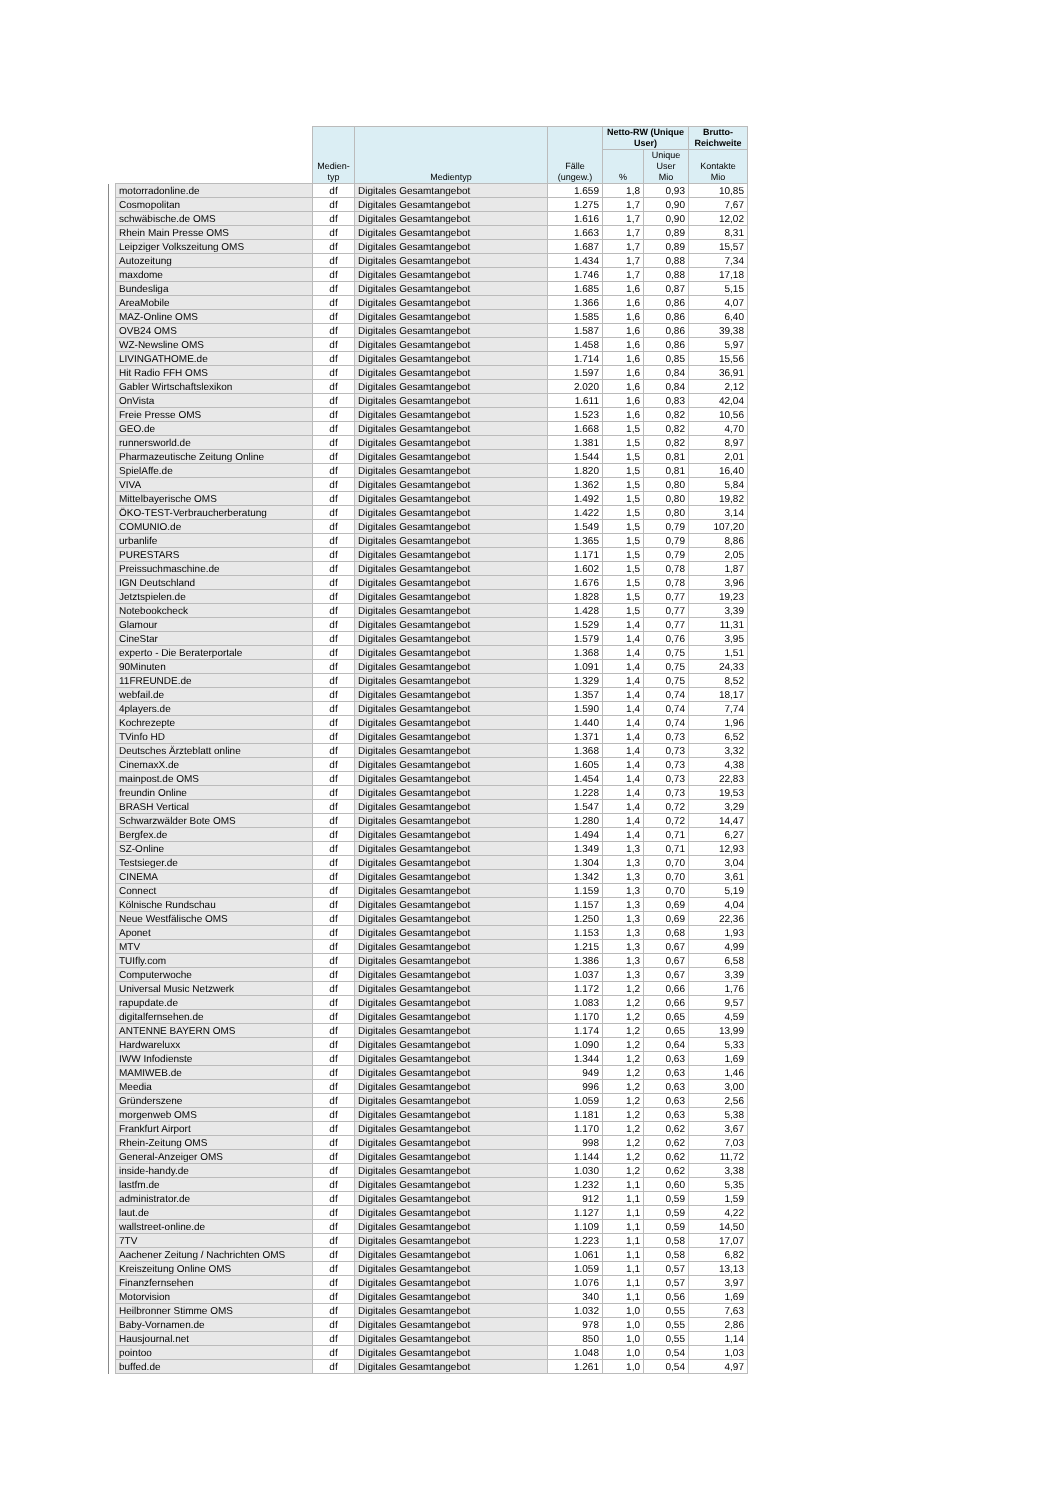| | | Medien- typ | Medientyp | Fälle (ungew.) | Netto-RW (Unique User) | | Brutto-Reichweite |
| --- | --- | --- | --- | --- | --- | --- | --- |
| | | | | | % | Unique User Mio | Kontakte Mio |
| | motorradonline.de | df | Digitales Gesamtangebot | 1.659 | 1,8 | 0,93 | 10,85 |
| | Cosmopolitan | df | Digitales Gesamtangebot | 1.275 | 1,7 | 0,90 | 7,67 |
| | schwäbische.de OMS | df | Digitales Gesamtangebot | 1.616 | 1,7 | 0,90 | 12,02 |
| | Rhein Main Presse OMS | df | Digitales Gesamtangebot | 1.663 | 1,7 | 0,89 | 8,31 |
| | Leipziger Volkszeitung OMS | df | Digitales Gesamtangebot | 1.687 | 1,7 | 0,89 | 15,57 |
| | Autozeitung | df | Digitales Gesamtangebot | 1.434 | 1,7 | 0,88 | 7,34 |
| | maxdome | df | Digitales Gesamtangebot | 1.746 | 1,7 | 0,88 | 17,18 |
| | Bundesliga | df | Digitales Gesamtangebot | 1.685 | 1,6 | 0,87 | 5,15 |
| | AreaMobile | df | Digitales Gesamtangebot | 1.366 | 1,6 | 0,86 | 4,07 |
| | MAZ-Online OMS | df | Digitales Gesamtangebot | 1.585 | 1,6 | 0,86 | 6,40 |
| | OVB24 OMS | df | Digitales Gesamtangebot | 1.587 | 1,6 | 0,86 | 39,38 |
| | WZ-Newsline OMS | df | Digitales Gesamtangebot | 1.458 | 1,6 | 0,86 | 5,97 |
| | LIVINGATHOME.de | df | Digitales Gesamtangebot | 1.714 | 1,6 | 0,85 | 15,56 |
| | Hit Radio FFH OMS | df | Digitales Gesamtangebot | 1.597 | 1,6 | 0,84 | 36,91 |
| | Gabler Wirtschaftslexikon | df | Digitales Gesamtangebot | 2.020 | 1,6 | 0,84 | 2,12 |
| | OnVista | df | Digitales Gesamtangebot | 1.611 | 1,6 | 0,83 | 42,04 |
| | Freie Presse OMS | df | Digitales Gesamtangebot | 1.523 | 1,6 | 0,82 | 10,56 |
| | GEO.de | df | Digitales Gesamtangebot | 1.668 | 1,5 | 0,82 | 4,70 |
| | runnersworld.de | df | Digitales Gesamtangebot | 1.381 | 1,5 | 0,82 | 8,97 |
| | Pharmazeutische Zeitung Online | df | Digitales Gesamtangebot | 1.544 | 1,5 | 0,81 | 2,01 |
| | SpielAffe.de | df | Digitales Gesamtangebot | 1.820 | 1,5 | 0,81 | 16,40 |
| | VIVA | df | Digitales Gesamtangebot | 1.362 | 1,5 | 0,80 | 5,84 |
| | Mittelbayerische OMS | df | Digitales Gesamtangebot | 1.492 | 1,5 | 0,80 | 19,82 |
| | ÖKO-TEST-Verbraucherberatung | df | Digitales Gesamtangebot | 1.422 | 1,5 | 0,80 | 3,14 |
| | COMUNIO.de | df | Digitales Gesamtangebot | 1.549 | 1,5 | 0,79 | 107,20 |
| | urbanlife | df | Digitales Gesamtangebot | 1.365 | 1,5 | 0,79 | 8,86 |
| | PURESTARS | df | Digitales Gesamtangebot | 1.171 | 1,5 | 0,79 | 2,05 |
| | Preissuchmaschine.de | df | Digitales Gesamtangebot | 1.602 | 1,5 | 0,78 | 1,87 |
| | IGN Deutschland | df | Digitales Gesamtangebot | 1.676 | 1,5 | 0,78 | 3,96 |
| | Jetztspielen.de | df | Digitales Gesamtangebot | 1.828 | 1,5 | 0,77 | 19,23 |
| | Notebookcheck | df | Digitales Gesamtangebot | 1.428 | 1,5 | 0,77 | 3,39 |
| | Glamour | df | Digitales Gesamtangebot | 1.529 | 1,4 | 0,77 | 11,31 |
| | CineStar | df | Digitales Gesamtangebot | 1.579 | 1,4 | 0,76 | 3,95 |
| | experto - Die Beraterportale | df | Digitales Gesamtangebot | 1.368 | 1,4 | 0,75 | 1,51 |
| | 90Minuten | df | Digitales Gesamtangebot | 1.091 | 1,4 | 0,75 | 24,33 |
| | 11FREUNDE.de | df | Digitales Gesamtangebot | 1.329 | 1,4 | 0,75 | 8,52 |
| | webfail.de | df | Digitales Gesamtangebot | 1.357 | 1,4 | 0,74 | 18,17 |
| | 4players.de | df | Digitales Gesamtangebot | 1.590 | 1,4 | 0,74 | 7,74 |
| | Kochrezepte | df | Digitales Gesamtangebot | 1.440 | 1,4 | 0,74 | 1,96 |
| | TVinfo HD | df | Digitales Gesamtangebot | 1.371 | 1,4 | 0,73 | 6,52 |
| | Deutsches Ärzteblatt online | df | Digitales Gesamtangebot | 1.368 | 1,4 | 0,73 | 3,32 |
| | CinemaxX.de | df | Digitales Gesamtangebot | 1.605 | 1,4 | 0,73 | 4,38 |
| | mainpost.de OMS | df | Digitales Gesamtangebot | 1.454 | 1,4 | 0,73 | 22,83 |
| | freundin Online | df | Digitales Gesamtangebot | 1.228 | 1,4 | 0,73 | 19,53 |
| | BRASH Vertical | df | Digitales Gesamtangebot | 1.547 | 1,4 | 0,72 | 3,29 |
| | Schwarzwälder Bote OMS | df | Digitales Gesamtangebot | 1.280 | 1,4 | 0,72 | 14,47 |
| | Bergfex.de | df | Digitales Gesamtangebot | 1.494 | 1,4 | 0,71 | 6,27 |
| | SZ-Online | df | Digitales Gesamtangebot | 1.349 | 1,3 | 0,71 | 12,93 |
| | Testsieger.de | df | Digitales Gesamtangebot | 1.304 | 1,3 | 0,70 | 3,04 |
| | CINEMA | df | Digitales Gesamtangebot | 1.342 | 1,3 | 0,70 | 3,61 |
| | Connect | df | Digitales Gesamtangebot | 1.159 | 1,3 | 0,70 | 5,19 |
| | Kölnische Rundschau | df | Digitales Gesamtangebot | 1.157 | 1,3 | 0,69 | 4,04 |
| | Neue Westfälische OMS | df | Digitales Gesamtangebot | 1.250 | 1,3 | 0,69 | 22,36 |
| | Aponet | df | Digitales Gesamtangebot | 1.153 | 1,3 | 0,68 | 1,93 |
| | MTV | df | Digitales Gesamtangebot | 1.215 | 1,3 | 0,67 | 4,99 |
| | TUIfly.com | df | Digitales Gesamtangebot | 1.386 | 1,3 | 0,67 | 6,58 |
| | Computerwoche | df | Digitales Gesamtangebot | 1.037 | 1,3 | 0,67 | 3,39 |
| | Universal Music Netzwerk | df | Digitales Gesamtangebot | 1.172 | 1,2 | 0,66 | 1,76 |
| | rapupdate.de | df | Digitales Gesamtangebot | 1.083 | 1,2 | 0,66 | 9,57 |
| | digitalfernsehen.de | df | Digitales Gesamtangebot | 1.170 | 1,2 | 0,65 | 4,59 |
| | ANTENNE BAYERN OMS | df | Digitales Gesamtangebot | 1.174 | 1,2 | 0,65 | 13,99 |
| | Hardwareluxx | df | Digitales Gesamtangebot | 1.090 | 1,2 | 0,64 | 5,33 |
| | IWW Infodienste | df | Digitales Gesamtangebot | 1.344 | 1,2 | 0,63 | 1,69 |
| | MAMIWEB.de | df | Digitales Gesamtangebot | 949 | 1,2 | 0,63 | 1,46 |
| | Meedia | df | Digitales Gesamtangebot | 996 | 1,2 | 0,63 | 3,00 |
| | Gründerszene | df | Digitales Gesamtangebot | 1.059 | 1,2 | 0,63 | 2,56 |
| | morgenweb OMS | df | Digitales Gesamtangebot | 1.181 | 1,2 | 0,63 | 5,38 |
| | Frankfurt Airport | df | Digitales Gesamtangebot | 1.170 | 1,2 | 0,62 | 3,67 |
| | Rhein-Zeitung OMS | df | Digitales Gesamtangebot | 998 | 1,2 | 0,62 | 7,03 |
| | General-Anzeiger OMS | df | Digitales Gesamtangebot | 1.144 | 1,2 | 0,62 | 11,72 |
| | inside-handy.de | df | Digitales Gesamtangebot | 1.030 | 1,2 | 0,62 | 3,38 |
| | lastfm.de | df | Digitales Gesamtangebot | 1.232 | 1,1 | 0,60 | 5,35 |
| | administrator.de | df | Digitales Gesamtangebot | 912 | 1,1 | 0,59 | 1,59 |
| | laut.de | df | Digitales Gesamtangebot | 1.127 | 1,1 | 0,59 | 4,22 |
| | wallstreet-online.de | df | Digitales Gesamtangebot | 1.109 | 1,1 | 0,59 | 14,50 |
| | 7TV | df | Digitales Gesamtangebot | 1.223 | 1,1 | 0,58 | 17,07 |
| | Aachener Zeitung / Nachrichten OMS | df | Digitales Gesamtangebot | 1.061 | 1,1 | 0,58 | 6,82 |
| | Kreiszeitung Online OMS | df | Digitales Gesamtangebot | 1.059 | 1,1 | 0,57 | 13,13 |
| | Finanzfernsehen | df | Digitales Gesamtangebot | 1.076 | 1,1 | 0,57 | 3,97 |
| | Motorvision | df | Digitales Gesamtangebot | 340 | 1,1 | 0,56 | 1,69 |
| | Heilbronner Stimme OMS | df | Digitales Gesamtangebot | 1.032 | 1,0 | 0,55 | 7,63 |
| | Baby-Vornamen.de | df | Digitales Gesamtangebot | 978 | 1,0 | 0,55 | 2,86 |
| | Hausjournal.net | df | Digitales Gesamtangebot | 850 | 1,0 | 0,55 | 1,14 |
| | pointoo | df | Digitales Gesamtangebot | 1.048 | 1,0 | 0,54 | 1,03 |
| | buffed.de | df | Digitales Gesamtangebot | 1.261 | 1,0 | 0,54 | 4,97 |